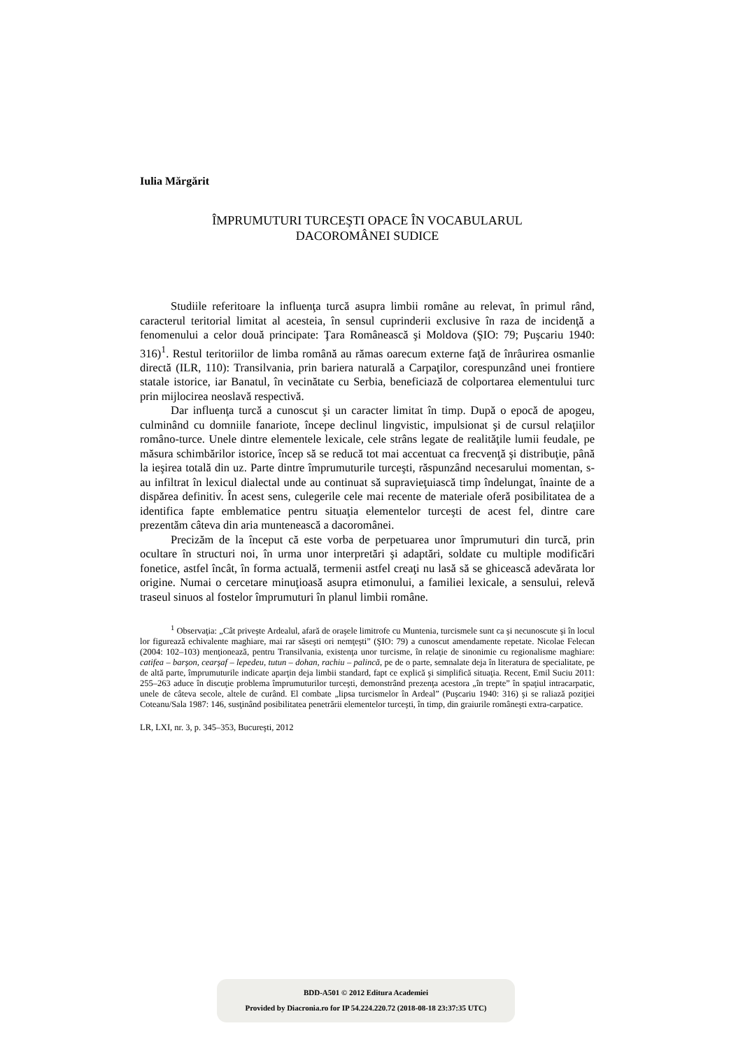Iulia Mărgărit
ÎMPRUMUTURI TURCEŞTI OPACE ÎN VOCABULARUL
DACOROMÂNEI SUDICE
Studiile referitoare la influenţa turcă asupra limbii române au relevat, în primul rând, caracterul teritorial limitat al acesteia, în sensul cuprinderii exclusive în raza de incidenţă a fenomenului a celor două principate: Ţara Românească şi Moldova (ŞIO: 79; Puşcariu 1940: 316)<sup>1</sup>. Restul teritoriilor de limba română au rămas oarecum externe faţă de înrâurirea osmanlie directă (ILR, 110): Transilvania, prin bariera naturală a Carpaţilor, corespunzând unei frontiere statale istorice, iar Banatul, în vecinătate cu Serbia, beneficiază de colportarea elementului turc prin mijlocirea neoslavă respectivă.
Dar influenţa turcă a cunoscut şi un caracter limitat în timp. După o epocă de apogeu, culminând cu domniile fanariote, începe declinul lingvistic, impulsionat şi de cursul relaţiilor româno-turce. Unele dintre elementele lexicale, cele strâns legate de realităţile lumii feudale, pe măsura schimbărilor istorice, încep să se reducă tot mai accentuat ca frecvenţă şi distribuţie, până la ieşirea totală din uz. Parte dintre împrumuturile turceşti, răspunzând necesarului momentan, s-au infiltrat în lexicul dialectal unde au continuat să supravieţuiască timp îndelungat, înainte de a dispărea definitiv. În acest sens, culegerile cele mai recente de materiale oferă posibilitatea de a identifica fapte emblematice pentru situaţia elementelor turceşti de acest fel, dintre care prezentăm câteva din aria muntenească a dacoromânei.
Precizăm de la început că este vorba de perpetuarea unor împrumuturi din turcă, prin ocultare în structuri noi, în urma unor interpretări şi adaptări, soldate cu multiple modificări fonetice, astfel încât, în forma actuală, termenii astfel creaţi nu lasă să se ghicească adevărata lor origine. Numai o cercetare minuţioasă asupra etimonului, a familiei lexicale, a sensului, relevă traseul sinuos al fostelor împrumuturi în planul limbii române.
<sup>1</sup> Observaţia: „Cât priveşte Ardealul, afară de oraşele limitrofe cu Muntenia, turcismele sunt ca şi necunoscute şi în locul lor figurează echivalente maghiare, mai rar săseşti ori nemţeşti” (ŞIO: 79) a cunoscut amendamente repetate. Nicolae Felecan (2004: 102–103) menţionează, pentru Transilvania, existenţa unor turcisme, în relaţie de sinonimie cu regionalisme maghiare: catifea – barşon, cearşaf – lepedeu, tutun – dohan, rachiu – palincă, pe de o parte, semnalate deja în literatura de specialitate, pe de altă parte, împrumuturile indicate aparţin deja limbii standard, fapt ce explică şi simplifică situaţia. Recent, Emil Suciu 2011: 255–263 aduce în discuţie problema împrumuturilor turceşti, demonstrând prezenţa acestora „în trepte” în spaţiul intracarpatic, unele de câteva secole, altele de curând. El combate „lipsa turcismelor în Ardeal” (Puşcariu 1940: 316) şi se raliază poziţiei Coteanu/Sala 1987: 146, susţinând posibilitatea penetrării elementelor turceşti, în timp, din graiurile româneşti extra-carpatice.
LR, LXI, nr. 3, p. 345–353, Bucureşti, 2012
BDD-A501 © 2012 Editura Academiei
Provided by Diacronia.ro for IP 54.224.220.72 (2018-08-18 23:37:35 UTC)